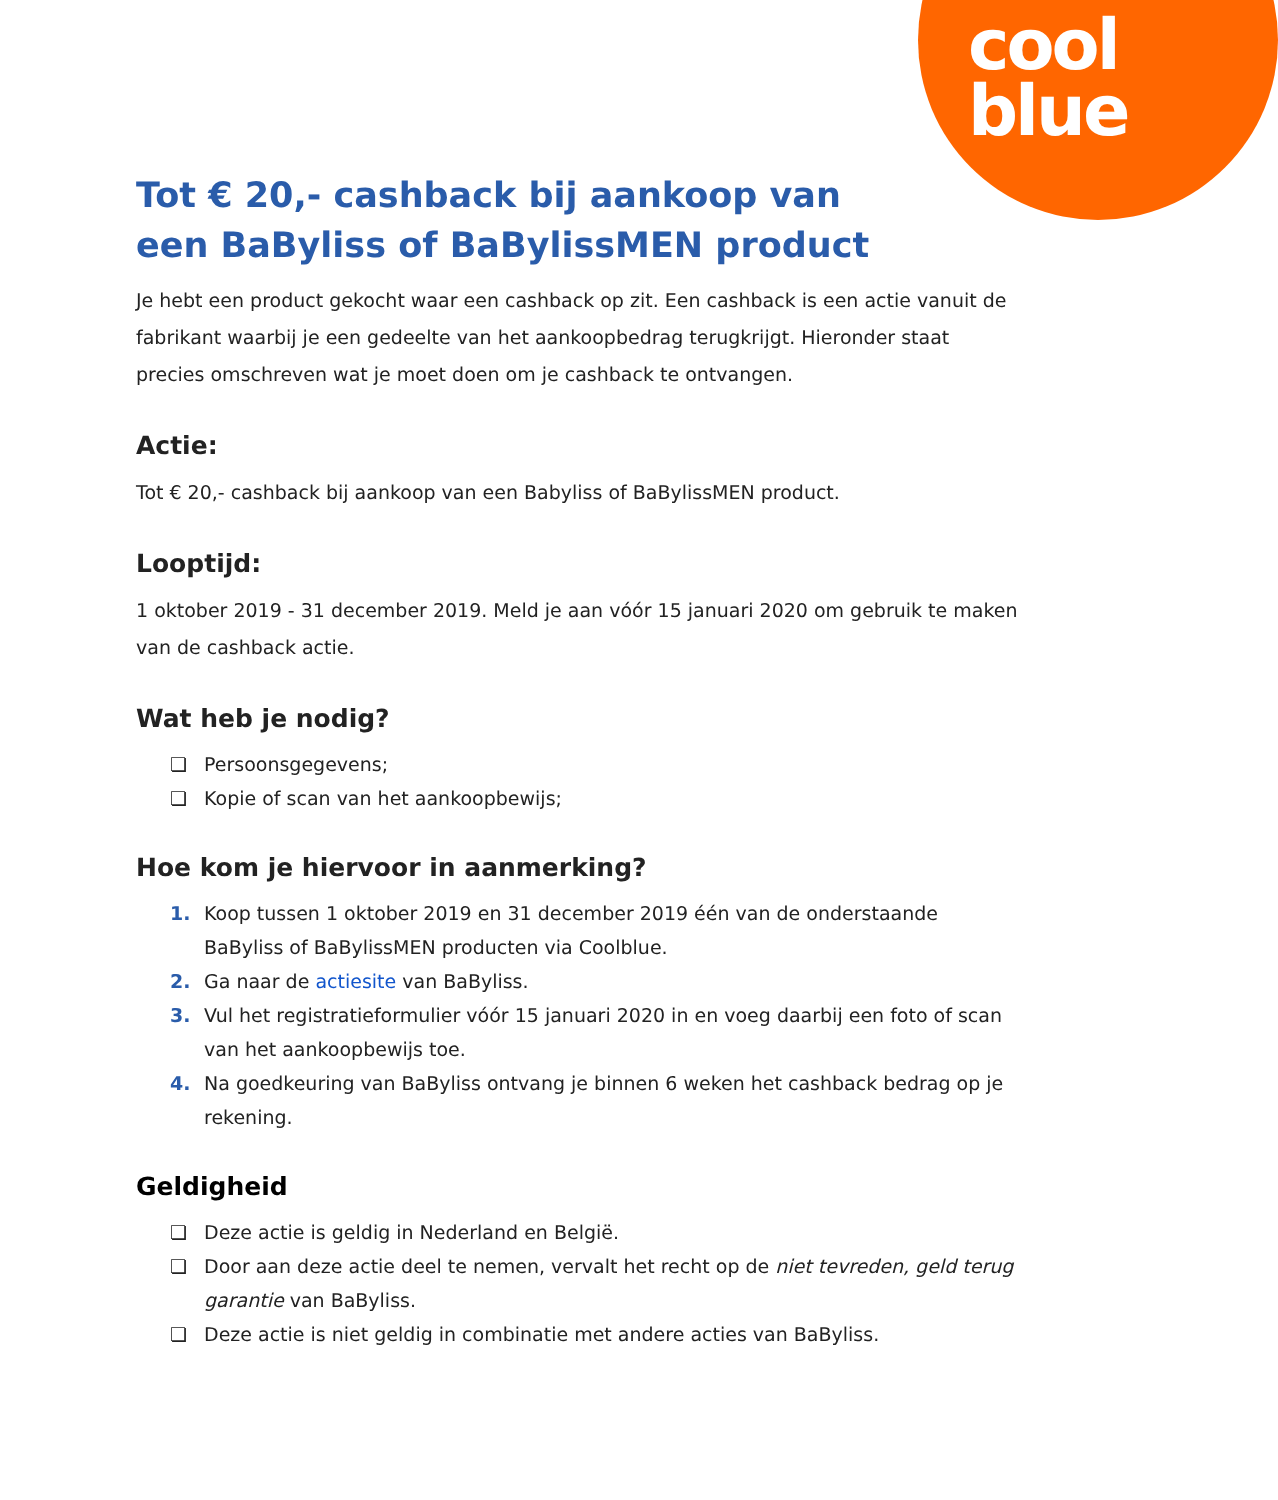cool
blue
Tot € 20,- cashback bij aankoop van een BaByliss of BaBylissMEN product
Je hebt een product gekocht waar een cashback op zit. Een cashback is een actie vanuit de fabrikant waarbij je een gedeelte van het aankoopbedrag terugkrijgt. Hieronder staat precies omschreven wat je moet doen om je cashback te ontvangen.
Actie:
Tot € 20,- cashback bij aankoop van een Babyliss of BaBylissMEN product.
Looptijd:
1 oktober 2019 - 31 december 2019. Meld je aan vóór 15 januari 2020 om gebruik te maken van de cashback actie.
Wat heb je nodig?
❏ Persoonsgegevens;
❏ Kopie of scan van het aankoopbewijs;
Hoe kom je hiervoor in aanmerking?
1. Koop tussen 1 oktober 2019 en 31 december 2019 één van de onderstaande BaByliss of BaBylissMEN producten via Coolblue.
2. Ga naar de actiesite van BaByliss.
3. Vul het registratieformulier vóór 15 januari 2020 in en voeg daarbij een foto of scan van het aankoopbewijs toe.
4. Na goedkeuring van BaByliss ontvang je binnen 6 weken het cashback bedrag op je rekening.
Geldigheid
❏ Deze actie is geldig in Nederland en België.
❏ Door aan deze actie deel te nemen, vervalt het recht op de niet tevreden, geld terug garantie van BaByliss.
❏ Deze actie is niet geldig in combinatie met andere acties van BaByliss.